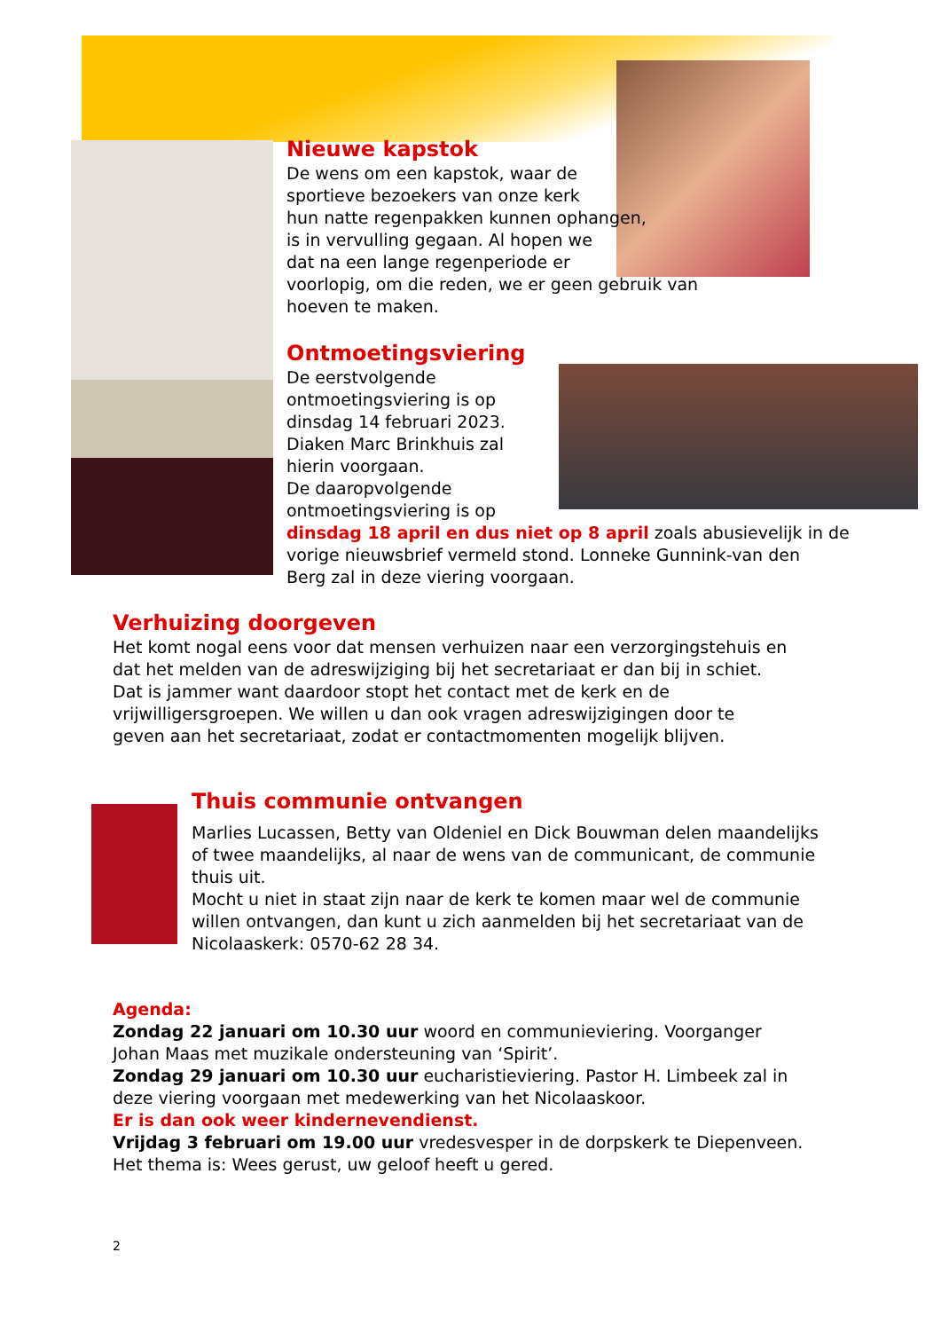Nieuwe kapstok
De wens om een kapstok, waar de
sportieve bezoekers van onze kerk
hun natte regenpakken kunnen ophangen,
is in vervulling gegaan. Al hopen we
dat na een lange regenperiode er
voorlopig, om die reden, we er geen gebruik van
hoeven te maken.
Ontmoetingsviering
De eerstvolgende
ontmoetingsviering is op
dinsdag 14 februari 2023.
Diaken Marc Brinkhuis zal
hierin voorgaan.
De daaropvolgende
ontmoetingsviering is op
dinsdag 18 april en dus niet op 8 april zoals abusievelijk in de
vorige nieuwsbrief vermeld stond. Lonneke Gunnink-van den
Berg zal in deze viering voorgaan.
Verhuizing doorgeven
Het komt nogal eens voor dat mensen verhuizen naar een verzorgingstehuis en
dat het melden van de adreswijziging bij het secretariaat er dan bij in schiet.
Dat is jammer want daardoor stopt het contact met de kerk en de
vrijwilligersgroepen. We willen u dan ook vragen adreswijzigingen door te
geven aan het secretariaat, zodat er contactmomenten mogelijk blijven.
Thuis communie ontvangen
Marlies Lucassen, Betty van Oldeniel en Dick Bouwman delen maandelijks
of twee maandelijks, al naar de wens van de communicant, de communie
thuis uit.
Mocht u niet in staat zijn naar de kerk te komen maar wel de communie
willen ontvangen, dan kunt u zich aanmelden bij het secretariaat van de
Nicolaaskerk: 0570-62 28 34.
Agenda:
Zondag 22 januari om 10.30 uur woord en communieviering. Voorganger
Johan Maas met muzikale ondersteuning van ‘Spirit’.
Zondag 29 januari om 10.30 uur eucharistieviering. Pastor H. Limbeek zal in
deze viering voorgaan met medewerking van het Nicolaaskoor.
Er is dan ook weer kindernevendienst.
Vrijdag 3 februari om 19.00 uur vredesvesper in de dorpskerk te Diepenveen.
Het thema is: Wees gerust, uw geloof heeft u gered.
2